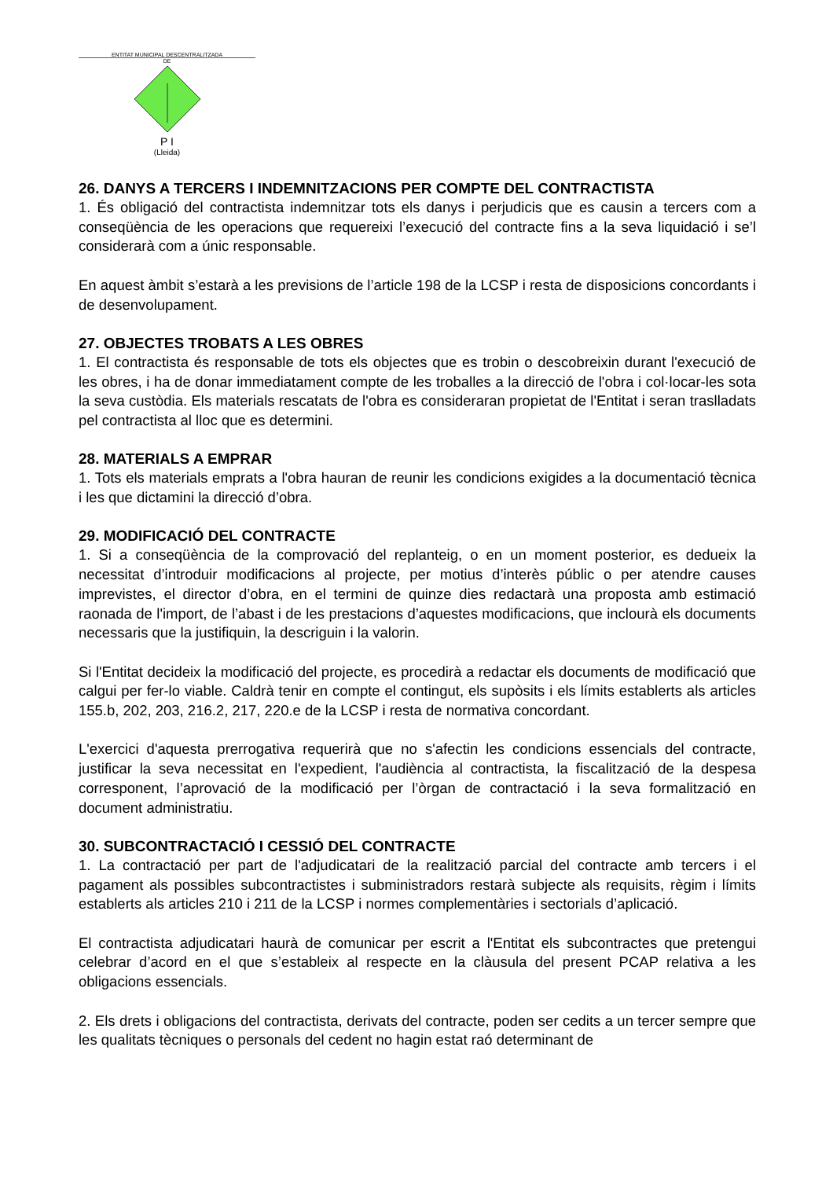ENTITAT MUNICIPAL DESCENTRALITZADA
DE
P I
(Lleida)
26. DANYS A TERCERS I INDEMNITZACIONS PER COMPTE DEL CONTRACTISTA
1. És obligació del contractista indemnitzar tots els danys i perjudicis que es causin a tercers com a conseqüència de les operacions que requereixi l’execució del contracte fins a la seva liquidació i se’l considerarà com a únic responsable.
En aquest àmbit s’estarà a les previsions de l’article 198 de la LCSP i resta de disposicions concordants i de desenvolupament.
27. OBJECTES TROBATS A LES OBRES
1. El contractista és responsable de tots els objectes que es trobin o descobreixin durant l'execució de les obres, i ha de donar immediatament compte de les troballes a la direcció de l'obra i col·locar-les sota la seva custòdia. Els materials rescatats de l'obra es consideraran propietat de l'Entitat i seran traslladats pel contractista al lloc que es determini.
28. MATERIALS A EMPRAR
1. Tots els materials emprats a l'obra hauran de reunir les condicions exigides a la documentació tècnica i les que dictamini la direcció d’obra.
29. MODIFICACIÓ DEL CONTRACTE
1. Si a conseqüència de la comprovació del replanteig, o en un moment posterior, es dedueix la necessitat d’introduir modificacions al projecte, per motius d’interès públic o per atendre causes imprevistes, el director d’obra, en el termini de quinze dies redactarà una proposta amb estimació raonada de l'import, de l’abast i de les prestacions d’aquestes modificacions, que inclourà els documents necessaris que la justifiquin, la descriguin i la valorin.
Si l'Entitat decideix la modificació del projecte, es procedirà a redactar els documents de modificació que calgui per fer-lo viable. Caldrà tenir en compte el contingut, els supòsits i els límits establerts als articles 155.b, 202, 203, 216.2, 217, 220.e de la LCSP i resta de normativa concordant.
L'exercici d'aquesta prerrogativa requerirà que no s'afectin les condicions essencials del contracte, justificar la seva necessitat en l'expedient, l'audiència al contractista, la fiscalització de la despesa corresponent, l’aprovació de la modificació per l’òrgan de contractació i la seva formalització en document administratiu.
30. SUBCONTRACTACIÓ I CESSIÓ DEL CONTRACTE
1. La contractació per part de l'adjudicatari de la realització parcial del contracte amb tercers i el pagament als possibles subcontractistes i subministradors restarà subjecte als requisits, règim i límits establerts als articles 210 i 211 de la LCSP i normes complementàries i sectorials d’aplicació.
El contractista adjudicatari haurà de comunicar per escrit a l'Entitat els subcontractes que pretengui celebrar d’acord en el que s’estableix al respecte en la clàusula del present PCAP relativa a les obligacions essencials.
2. Els drets i obligacions del contractista, derivats del contracte, poden ser cedits a un tercer sempre que les qualitats tècniques o personals del cedent no hagin estat raó determinant de